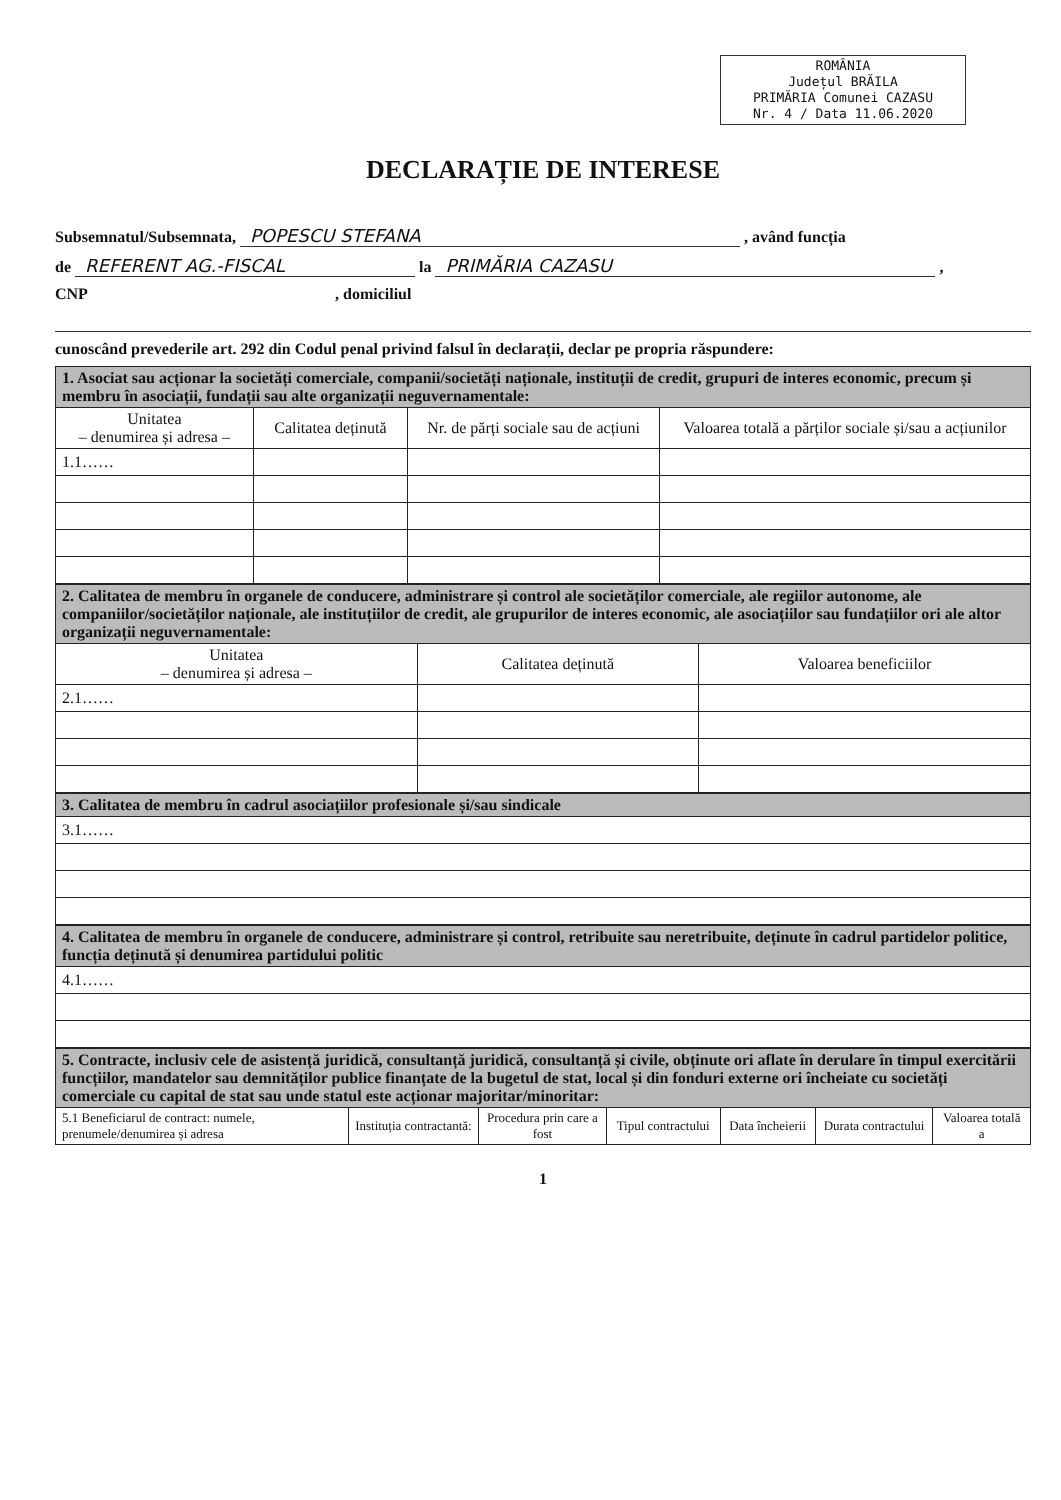ROMÂNIA
Județul BRĂILA
PRIMĂRIA Comunei CAZASU
Nr. 4 / Data 11.06.2020
DECLARAȚIE DE INTERESE
Subsemnatul/Subsemnata, POPESCU STEFANA , având funcția
de REFERENT AG.-FISCAL la PRIMĂRIA CAZASU ,
CNP , domiciliul
cunoscând prevederile art. 292 din Codul penal privind falsul în declarații, declar pe propria răspundere:
| 1. Asociat sau acționar la societăți comerciale, companii/societăți naționale, instituții de credit, grupuri de interes economic, precum și membru în asociații, fundații sau alte organizații neguvernamentale: | | | |
| Unitatea – denumirea și adresa – | Calitatea deținută | Nr. de părți sociale sau de acțiuni | Valoarea totală a părților sociale și/sau a acțiunilor |
| 1.1…… | | | |
| 2. Calitatea de membru în organele de conducere, administrare și control ale societăților comerciale, ale regiilor autonome, ale companiilor/societăților naționale, ale instituțiilor de credit, ale grupurilor de interes economic, ale asociațiilor sau fundațiilor ori ale altor organizații neguvernamentale: | | |
| Unitatea – denumirea și adresa – | Calitatea deținută | Valoarea beneficiilor |
| 2.1…… | | |
| 3. Calitatea de membru în cadrul asociațiilor profesionale și/sau sindicale |
| 3.1…… |
| 4. Calitatea de membru în organele de conducere, administrare și control, retribuite sau neretribuite, deținute în cadrul partidelor politice, funcția deținută și denumirea partidului politic |
| 4.1…… |
| 5. Contracte, inclusiv cele de asistență juridică, consultanță juridică, consultanță și civile, obținute ori aflate în derulare în timpul exercitării funcțiilor, mandatelor sau demnităților publice finanțate de la bugetul de stat, local și din fonduri externe ori încheiate cu societăți comerciale cu capital de stat sau unde statul este acționar majoritar/minoritar: | | | | | | |
| 5.1 Beneficiarul de contract: numele, prenumele/denumirea și adresa | Instituția contractantă: | Procedura prin care a fost | Tipul contractului | Data încheierii | Durata contractului | Valoarea totală a |
1